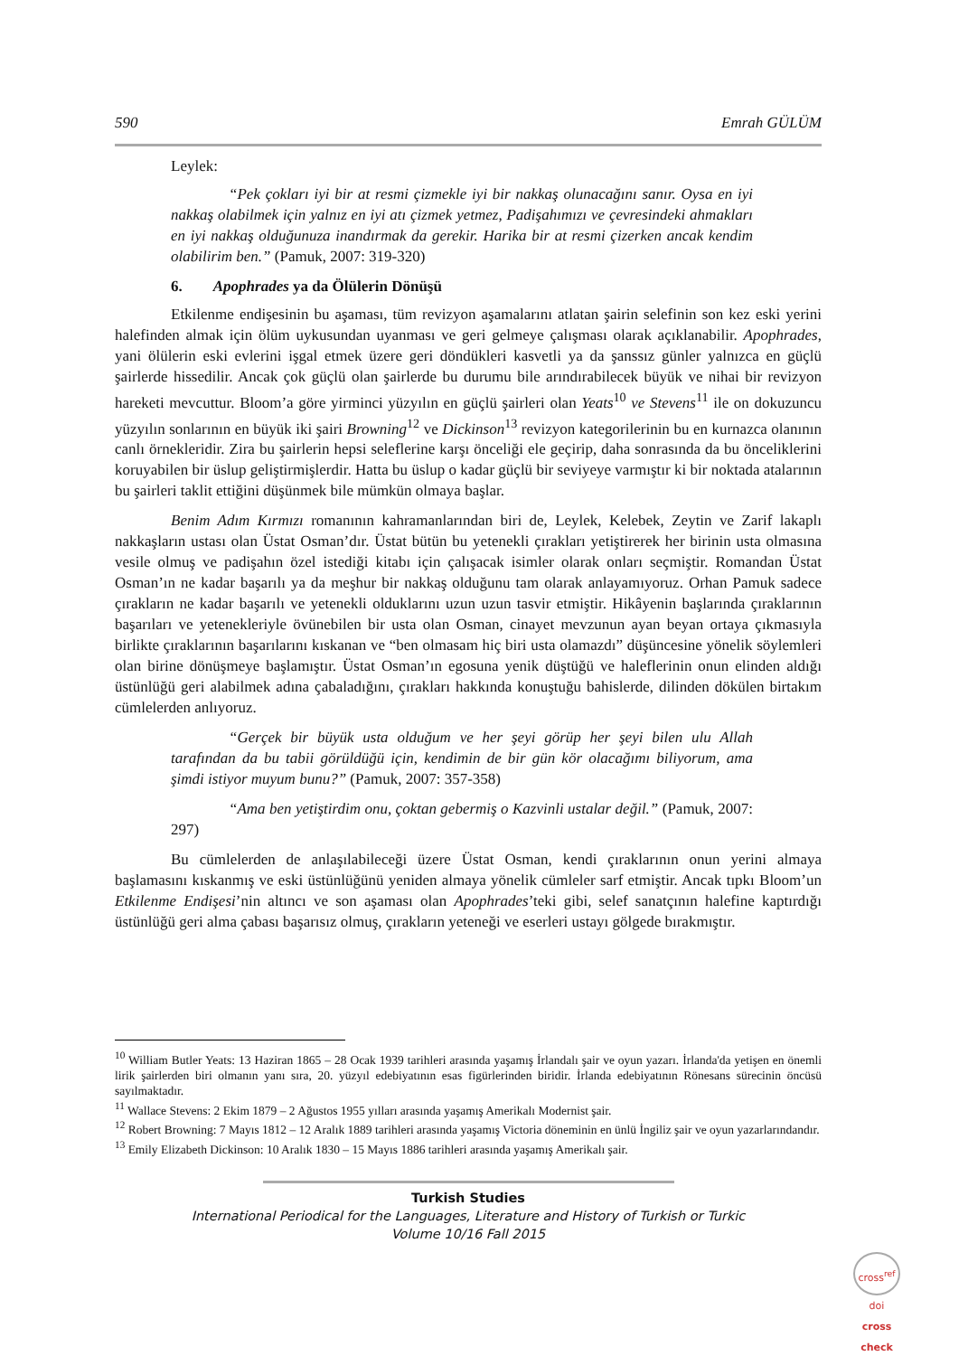590 Emrah GÜLÜM
Leylek:
“Pek çokları iyi bir at resmi çizmekle iyi bir nakkaş olunacağını sanır. Oysa en iyi nakkaş olabilmek için yalnız en iyi atı çizmek yetmez, Padişahımızı ve çevresindeki ahmakları en iyi nakkaş olduğunuza inandırmak da gerekir. Harika bir at resmi çizerken ancak kendim olabilirim ben.” (Pamuk, 2007: 319-320)
6. Apophrades ya da Ölülerin Dönüşü
Etkilenme endişesinin bu aşaması, tüm revizyon aşamalarını atlatan şairin selefinin son kez eski yerini halefinden almak için ölüm uykusundan uyanması ve geri gelmeye çalışması olarak açıklanabilir. Apophrades, yani ölülerin eski evlerini işgal etmek üzere geri döndükleri kasvetli ya da şanssız günler yalnızca en güçlü şairlerde hissedilir. Ancak çok güçlü olan şairlerde bu durumu bile arındırabilecek büyük ve nihai bir revizyon hareketi mevcuttur. Bloom’a göre yirminci yüzyılın en güçlü şairleri olan Yeats<sup>10</sup> ve Stevens<sup>11</sup> ile on dokuzuncu yüzyılın sonlarının en büyük iki şairi Browning<sup>12</sup> ve Dickinson<sup>13</sup> revizyon kategorilerinin bu en kurnazca olanının canlı örnekleridir. Zira bu şairlerin hepsi seleflerine karşı önceliği ele geçirip, daha sonrasında da bu önceliklerini koruyabilen bir üslup geliştirmişlerdir. Hatta bu üslup o kadar güçlü bir seviyeye varmıştır ki bir noktada atalarının bu şairleri taklit ettiğini düşünmek bile mümkün olmaya başlar.
Benim Adım Kırmızı romanının kahramanlarından biri de, Leylek, Kelebek, Zeytin ve Zarif lakaplı nakkaşların ustası olan Üstat Osman’dır. Üstat bütün bu yetenekli çırakları yetiştirerek her birinin usta olmasına vesile olmuş ve padişahın özel istediği kitabı için çalışacak isimler olarak onları seçmiştir. Romandan Üstat Osman’ın ne kadar başarılı ya da meşhur bir nakkaş olduğunu tam olarak anlayamıyoruz. Orhan Pamuk sadece çırakların ne kadar başarılı ve yetenekli olduklarını uzun uzun tasvir etmiştir. Hikâyenin başlarında çıraklarının başarıları ve yetenekleriyle övünebilen bir usta olan Osman, cinayet mevzunun ayan beyan ortaya çıkmasıyla birlikte çıraklarının başarılarını kıskanan ve “ben olmasam hiç biri usta olamazdı” düşüncesine yönelik söylemleri olan birine dönüşmeye başlamıştır. Üstat Osman’ın egosuna yenik düştüğü ve haleflerinin onun elinden aldığı üstünlüğü geri alabilmek adına çabaladığını, çırakları hakkında konuştuğu bahislerde, dilinden dökülen birtakım cümlelerden anlıyoruz.
“Gerçek bir büyük usta olduğum ve her şeyi görüp her şeyi bilen ulu Allah tarafından da bu tabii görüldüğü için, kendimin de bir gün kör olacağımı biliyorum, ama şimdi istiyor muyum bunu?” (Pamuk, 2007: 357-358)
“Ama ben yetiştirdim onu, çoktan gebermiş o Kazvinli ustalar değil.” (Pamuk, 2007: 297)
Bu cümlelerden de anlaşılabileceği üzere Üstat Osman, kendi çıraklarının onun yerini almaya başlamasını kıskanmış ve eski üstünlüğünü yeniden almaya yönelik cümleler sarf etmiştir. Ancak tıpkı Bloom’un Etkilenme Endişesi’nin altıncı ve son aşaması olan Apophrades’teki gibi, selef sanatçının halefine kaptırdığı üstünlüğü geri alma çabası başarısız olmuş, çırakların yeteneği ve eserleri ustayı gölgede bırakmıştır.
<sup>10</sup> William Butler Yeats: 13 Haziran 1865 – 28 Ocak 1939 tarihleri arasında yaşamış İrlandalı şair ve oyun yazarı. İrlanda'da yetişen en önemli lirik şairlerden biri olmanın yanı sıra, 20. yüzyıl edebiyatının esas figürlerinden biridir. İrlanda edebiyatının Rönesans sürecinin öncüsü sayılmaktadır.
<sup>11</sup> Wallace Stevens: 2 Ekim 1879 – 2 Ağustos 1955 yılları arasında yaşamış Amerikalı Modernist şair.
<sup>12</sup> Robert Browning: 7 Mayıs 1812 – 12 Aralık 1889 tarihleri arasında yaşamış Victoria döneminin en ünlü İngiliz şair ve oyun yazarlarındandır.
<sup>13</sup> Emily Elizabeth Dickinson: 10 Aralık 1830 – 15 Mayıs 1886 tarihleri arasında yaşamış Amerikalı şair.
Turkish Studies
International Periodical for the Languages, Literature and History of Turkish or Turkic
Volume 10/16 Fall 2015
cross<sup>ref</sup>
doi
cross check